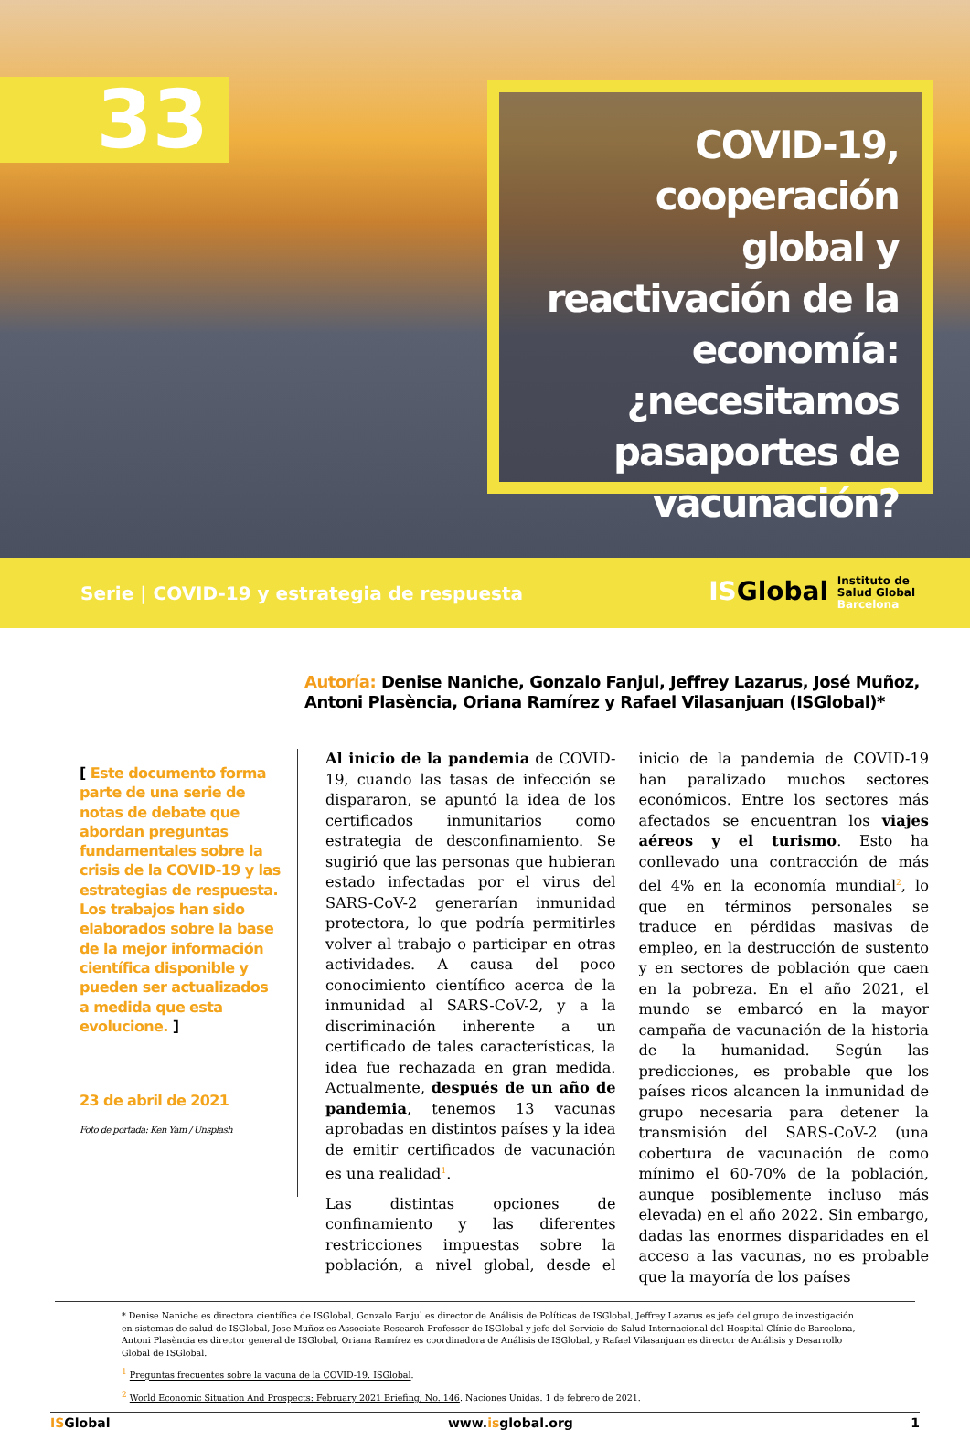33
COVID-19, cooperación global y reactivación de la economía: ¿necesitamos pasaportes de vacunación?
Serie | COVID-19 y estrategia de respuesta
ISGlobal Instituto de
Salud Global
Barcelona
Autoría: Denise Naniche, Gonzalo Fanjul, Jeffrey Lazarus, José Muñoz, Antoni Plasència, Oriana Ramírez y Rafael Vilasanjuan (ISGlobal)*
[ Este documento forma parte de una serie de notas de debate que abordan preguntas fundamentales sobre la crisis de la COVID-19 y las estrategias de respuesta. Los trabajos han sido elaborados sobre la base de la mejor información científica disponible y pueden ser actualizados a medida que esta evolucione. ]
23 de abril de 2021
Foto de portada: Ken Yam / Unsplash
Al inicio de la pandemia de COVID-19, cuando las tasas de infección se dispararon, se apuntó la idea de los certificados inmunitarios como estrategia de desconfinamiento. Se sugirió que las personas que hubieran estado infectadas por el virus del SARS-CoV-2 generarían inmunidad protectora, lo que podría permitirles volver al trabajo o participar en otras actividades. A causa del poco conocimiento científico acerca de la inmunidad al SARS-CoV-2, y a la discriminación inherente a un certificado de tales características, la idea fue rechazada en gran medida. Actualmente, después de un año de pandemia, tenemos 13 vacunas aprobadas en distintos países y la idea de emitir certificados de vacunación es una realidad<sup>1</sup>.
Las distintas opciones de confinamiento y las diferentes restricciones impuestas sobre la población, a nivel global, desde el inicio de la pandemia de COVID-19 han paralizado muchos sectores económicos. Entre los sectores más afectados se encuentran los viajes aéreos y el turismo. Esto ha conllevado una contracción de más del 4% en la economía mundial<sup>2</sup>, lo que en términos personales se traduce en pérdidas masivas de empleo, en la destrucción de sustento y en sectores de población que caen en la pobreza. En el año 2021, el mundo se embarcó en la mayor campaña de vacunación de la historia de la humanidad. Según las predicciones, es probable que los países ricos alcancen la inmunidad de grupo necesaria para detener la transmisión del SARS-CoV-2 (una cobertura de vacunación de como mínimo el 60-70% de la población, aunque posiblemente incluso más elevada) en el año 2022. Sin embargo, dadas las enormes disparidades en el acceso a las vacunas, no es probable que la mayoría de los países
* Denise Naniche es directora científica de ISGlobal, Gonzalo Fanjul es director de Análisis de Políticas de ISGlobal, Jeffrey Lazarus es jefe del grupo de investigación en sistemas de salud de ISGlobal, Jose Muñoz es Associate Research Professor de ISGlobal y jefe del Servicio de Salud Internacional del Hospital Clínic de Barcelona, Antoni Plasència es director general de ISGlobal, Oriana Ramírez es coordinadora de Análisis de ISGlobal, y Rafael Vilasanjuan es director de Análisis y Desarrollo Global de ISGlobal.
<sup>1</sup> Preguntas frecuentes sobre la vacuna de la COVID-19. ISGlobal.
<sup>2</sup> World Economic Situation And Prospects: February 2021 Briefing, No. 146. Naciones Unidas. 1 de febrero de 2021.
ISGlobal www.isglobal.org 1